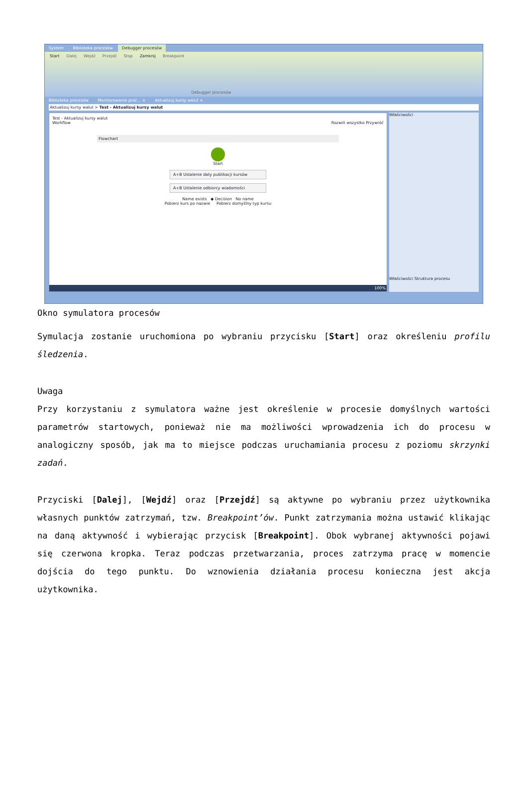System Biblioteka procesów Debugger procesów
Start Dalej Wejdź Przejdź Stop Zamknij Breakpoint Debugger procesów
Biblioteka procesów Monitorowanie proc... × Aktualizuj kursy walut ×
Aktualizuj kursy walut > Test - Aktualizuj kursy walut
Test - Aktualizuj kursy walut
Workflow Rozwiń wszystko Przywróć
Flowchart
Start
A+B Ustalenie daty publikacji kursów
A+B Ustalenie odbiorcy wiadomości
Name exists ◆ Decision No name
Pobierz kurs po nazwie Pobierz domyślny typ kursu
100%
Właściwości
Właściwości Struktura procesu
Okno symulatora procesów
Symulacja zostanie uruchomiona po wybraniu przycisku [Start] oraz określeniu profilu śledzenia.
Uwaga
Przy korzystaniu z symulatora ważne jest określenie w procesie domyślnych wartości parametrów startowych, ponieważ nie ma możliwości wprowadzenia ich do procesu w analogiczny sposób, jak ma to miejsce podczas uruchamiania procesu z poziomu skrzynki zadań.
Przyciski [Dalej], [Wejdź] oraz [Przejdź] są aktywne po wybraniu przez użytkownika własnych punktów zatrzymań, tzw. Breakpoint’ów. Punkt zatrzymania można ustawić klikając na daną aktywność i wybierając przycisk [Breakpoint]. Obok wybranej aktywności pojawi się czerwona kropka. Teraz podczas przetwarzania, proces zatrzyma pracę w momencie dojścia do tego punktu. Do wznowienia działania procesu konieczna jest akcja użytkownika.